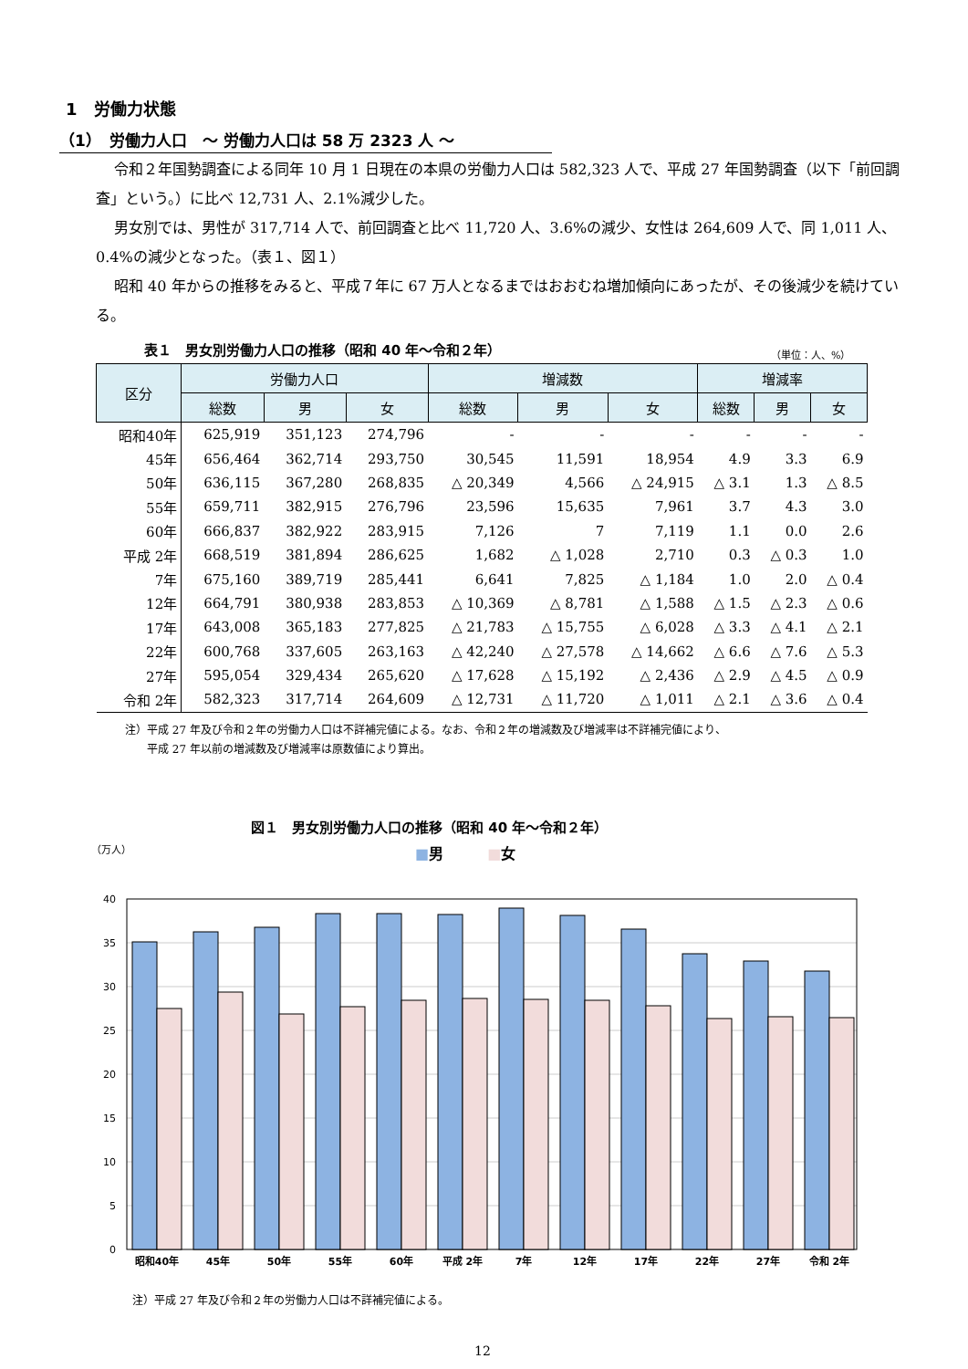1　労働力状態
（1）　労働力人口　～ 労働力人口は 58 万 2323 人 ～
令和２年国勢調査による同年 10 月 1 日現在の本県の労働力人口は 582,323 人で、平成 27 年国勢調査（以下「前回調査」という。）に比べ 12,731 人、2.1%減少した。
男女別では、男性が 317,714 人で、前回調査と比べ 11,720 人、3.6%の減少、女性は 264,609 人で、同 1,011 人、0.4%の減少となった。（表１、図１）
昭和 40 年からの推移をみると、平成７年に 67 万人となるまではおおむね増加傾向にあったが、その後減少を続けている。
表１　男女別労働力人口の推移（昭和 40 年～令和２年）
（単位：人、%）
| 区分 | 労働力人口 | | | 増減数 | | | 増減率 | | |
| --- | --- | --- | --- | --- | --- | --- | --- | --- | --- |
| | 総数 | 男 | 女 | 総数 | 男 | 女 | 総数 | 男 | 女 |
| 昭和40年 | 625,919 | 351,123 | 274,796 | - | - | - | - | - | - |
| 45年 | 656,464 | 362,714 | 293,750 | 30,545 | 11,591 | 18,954 | 4.9 | 3.3 | 6.9 |
| 50年 | 636,115 | 367,280 | 268,835 | △ 20,349 | 4,566 | △ 24,915 | △ 3.1 | 1.3 | △ 8.5 |
| 55年 | 659,711 | 382,915 | 276,796 | 23,596 | 15,635 | 7,961 | 3.7 | 4.3 | 3.0 |
| 60年 | 666,837 | 382,922 | 283,915 | 7,126 | 7 | 7,119 | 1.1 | 0.0 | 2.6 |
| 平成 2年 | 668,519 | 381,894 | 286,625 | 1,682 | △ 1,028 | 2,710 | 0.3 | △ 0.3 | 1.0 |
| 7年 | 675,160 | 389,719 | 285,441 | 6,641 | 7,825 | △ 1,184 | 1.0 | 2.0 | △ 0.4 |
| 12年 | 664,791 | 380,938 | 283,853 | △ 10,369 | △ 8,781 | △ 1,588 | △ 1.5 | △ 2.3 | △ 0.6 |
| 17年 | 643,008 | 365,183 | 277,825 | △ 21,783 | △ 15,755 | △ 6,028 | △ 3.3 | △ 4.1 | △ 2.1 |
| 22年 | 600,768 | 337,605 | 263,163 | △ 42,240 | △ 27,578 | △ 14,662 | △ 6.6 | △ 7.6 | △ 5.3 |
| 27年 | 595,054 | 329,434 | 265,620 | △ 17,628 | △ 15,192 | △ 2,436 | △ 2.9 | △ 4.5 | △ 0.9 |
| 令和 2年 | 582,323 | 317,714 | 264,609 | △ 12,731 | △ 11,720 | △ 1,011 | △ 2.1 | △ 3.6 | △ 0.4 |
注）平成 27 年及び令和２年の労働力人口は不詳補完値による。なお、令和２年の増減数及び増減率は不詳補完値により、
　　平成 27 年以前の増減数及び増減率は原数値により算出。
図１　男女別労働力人口の推移（昭和 40 年～令和２年）
■男　　　■女
（万人）
40
35
30
25
20
15
10
5
0
昭和40年
45年
50年
55年
60年
平成 2年
7年
12年
17年
22年
27年
令和 2年
注）平成 27 年及び令和２年の労働力人口は不詳補完値による。
12